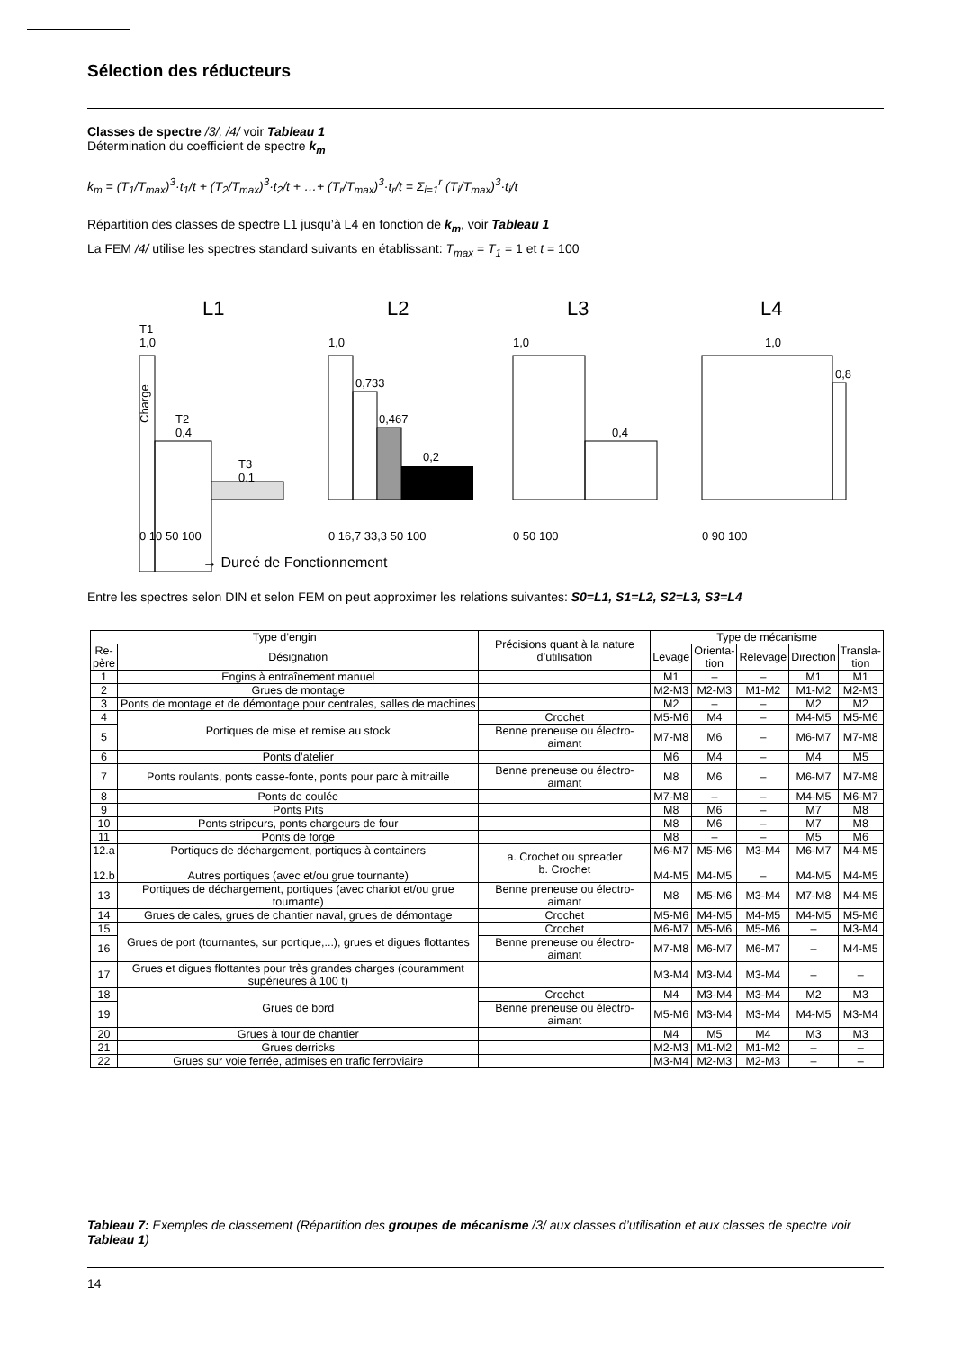Sélection des réducteurs
Classes de spectre /3/, /4/ voir Tableau 1
Détermination du coefficient de spectre k<sub>m</sub>
k<sub>m</sub> = (T<sub>1</sub>/T<sub>max</sub>)<sup>3</sup>·t<sub>1</sub>/t + (T<sub>2</sub>/T<sub>max</sub>)<sup>3</sup>·t<sub>2</sub>/t + …+ (T<sub>r</sub>/T<sub>max</sub>)<sup>3</sup>·t<sub>r</sub>/t = Σ<sub>i=1</sub><sup>r</sup> (T<sub>i</sub>/T<sub>max</sub>)<sup>3</sup>·t<sub>i</sub>/t
Répartition des classes de spectre L1 jusqu’à L4 en fonction de k<sub>m</sub>, voir Tableau 1
La FEM /4/ utilise les spectres standard suivants en établissant: T<sub>max</sub> = T<sub>1</sub> = 1 et t = 100
L1
L2
L3
L4
T1
1,0
T2
0,4
T3
0,1
Charge
0 10 50 100
1,0
0,733
0,467
0,2
0 16,7 33,3 50 100
1,0
0,4
0 50 100
1,0
0,8
0 90 100
→ Dureé de Fonctionnement
Entre les spectres selon DIN et selon FEM on peut approximer les relations suivantes: S0=L1, S1=L2, S2=L3, S3=L4
| Type d’engin | | Précisions quant à la nature d’utilisation | Type de mécanisme | | | | |
| --- | --- | --- | --- | --- | --- | --- | --- |
| Re- père | Désignation | | Levage | Orienta- tion | Relevage | Direction | Transla- tion |
| 1 | Engins à entraînement manuel | | M1 | – | – | M1 | M1 |
| 2 | Grues de montage | | M2-M3 | M2-M3 | M1-M2 | M1-M2 | M2-M3 |
| 3 | Ponts de montage et de démontage pour centrales, salles de machines | | M2 | – | – | M2 | M2 |
| 4 | Portiques de mise et remise au stock | Crochet | M5-M6 | M4 | – | M4-M5 | M5-M6 |
| 5 | | Benne preneuse ou électro-aimant | M7-M8 | M6 | – | M6-M7 | M7-M8 |
| 6 | Ponts d’atelier | | M6 | M4 | – | M4 | M5 |
| 7 | Ponts roulants, ponts casse-fonte, ponts pour parc à mitraille | Benne preneuse ou électro-aimant | M8 | M6 | – | M6-M7 | M7-M8 |
| 8 | Ponts de coulée | | M7-M8 | – | – | M4-M5 | M6-M7 |
| 9 | Ponts Pits | | M8 | M6 | – | M7 | M8 |
| 10 | Ponts stripeurs, ponts chargeurs de four | | M8 | M6 | – | M7 | M8 |
| 11 | Ponts de forge | | M8 | – | – | M5 | M6 |
| 12.a 12.b | Portiques de déchargement, portiques à containers Autres portiques (avec et/ou grue tournante) | a. Crochet ou spreader b. Crochet | M6-M7 M4-M5 | M5-M6 M4-M5 | M3-M4 – | M6-M7 M4-M5 | M4-M5 M4-M5 |
| 13 | Portiques de déchargement, portiques (avec chariot et/ou grue tournante) | Benne preneuse ou électro-aimant | M8 | M5-M6 | M3-M4 | M7-M8 | M4-M5 |
| 14 | Grues de cales, grues de chantier naval, grues de démontage | Crochet | M5-M6 | M4-M5 | M4-M5 | M4-M5 | M5-M6 |
| 15 | Grues de port (tournantes, sur portique,...), grues et digues flottantes | Crochet | M6-M7 | M5-M6 | M5-M6 | – | M3-M4 |
| 16 | | Benne preneuse ou électro-aimant | M7-M8 | M6-M7 | M6-M7 | – | M4-M5 |
| 17 | Grues et digues flottantes pour très grandes charges (couramment supérieures à 100 t) | | M3-M4 | M3-M4 | M3-M4 | – | – |
| 18 | Grues de bord | Crochet | M4 | M3-M4 | M3-M4 | M2 | M3 |
| 19 | | Benne preneuse ou électro-aimant | M5-M6 | M3-M4 | M3-M4 | M4-M5 | M3-M4 |
| 20 | Grues à tour de chantier | | M4 | M5 | M4 | M3 | M3 |
| 21 | Grues derricks | | M2-M3 | M1-M2 | M1-M2 | – | – |
| 22 | Grues sur voie ferrée, admises en trafic ferroviaire | | M3-M4 | M2-M3 | M2-M3 | – | – |
Tableau 7: Exemples de classement (Répartition des groupes de mécanisme /3/ aux classes d’utilisation et aux classes de spectre voir Tableau 1)
14